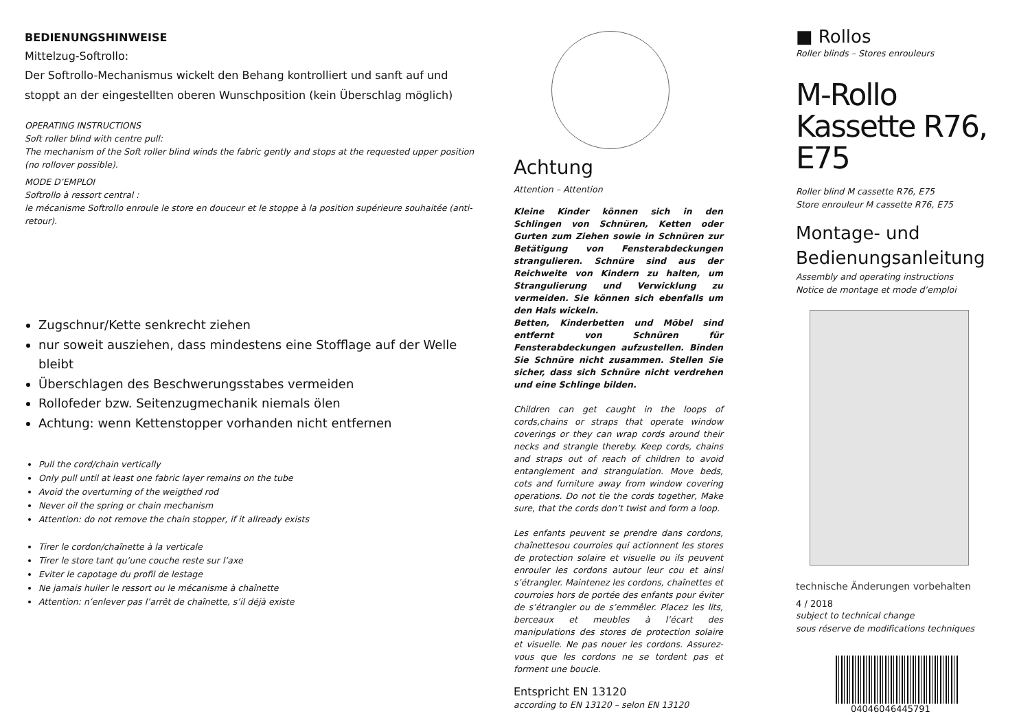BEDIENUNGSHINWEISE
Mittelzug-Softrollo:
Der Softrollo-Mechanismus wickelt den Behang kontrolliert und sanft auf und stoppt an der eingestellten oberen Wunschposition (kein Überschlag möglich)
OPERATING INSTRUCTIONS
Soft roller blind with centre pull:
The mechanism of the Soft roller blind winds the fabric gently and stops at the requested upper position (no rollover possible).
MODE D’EMPLOI
Softrollo à ressort central :
le mécanisme Softrollo enroule le store en douceur et le stoppe à la position supérieure souhaitée (anti-retour).
Zugschnur/Kette senkrecht ziehen
nur soweit ausziehen, dass mindestens eine Stofflage auf der Welle bleibt
Überschlagen des Beschwerungsstabes vermeiden
Rollofeder bzw. Seitenzugmechanik niemals ölen
Achtung: wenn Kettenstopper vorhanden nicht entfernen
Pull the cord/chain vertically
Only pull until at least one fabric layer remains on the tube
Avoid the overturning of the weigthed rod
Never oil the spring or chain mechanism
Attention: do not remove the chain stopper, if it allready exists
Tirer le cordon/chaînette à la verticale
Tirer le store tant qu’une couche reste sur l’axe
Eviter le capotage du profil de lestage
Ne jamais huiler le ressort ou le mécanisme à chaînette
Attention: n’enlever pas l’arrêt de chaînette, s’il déjà existe
Achtung
Attention – Attention
Kleine Kinder können sich in den Schlingen von Schnüren, Ketten oder Gurten zum Ziehen sowie in Schnüren zur Betätigung von Fensterabdeckungen strangulieren. Schnüre sind aus der Reichweite von Kindern zu halten, um Strangulierung und Verwicklung zu vermeiden. Sie können sich ebenfalls um den Hals wickeln.
Betten, Kinderbetten und Möbel sind entfernt von Schnüren für Fensterabdeckungen aufzustellen. Binden Sie Schnüre nicht zusammen. Stellen Sie sicher, dass sich Schnüre nicht verdrehen und eine Schlinge bilden.
Children can get caught in the loops of cords,chains or straps that operate window coverings or they can wrap cords around their necks and strangle thereby. Keep cords, chains and straps out of reach of children to avoid entanglement and strangulation. Move beds, cots and furniture away from window covering operations. Do not tie the cords together, Make sure, that the cords don’t twist and form a loop.
Les enfants peuvent se prendre dans cordons, chaînettesou courroies qui actionnent les stores de protection solaire et visuelle ou ils peuvent enrouler les cordons autour leur cou et ainsi s’étrangler. Maintenez les cordons, chaînettes et courroies hors de portée des enfants pour éviter de s’étrangler ou de s’emmêler. Placez les lits, berceaux et meubles à l’écart des manipulations des stores de protection solaire et visuelle. Ne pas nouer les cordons. Assurez-vous que les cordons ne se tordent pas et forment une boucle.
Entspricht EN 13120
according to EN 13120 – selon EN 13120
■ Rollos
Roller blinds – Stores enrouleurs
M-Rollo
Kassette R76, E75
Roller blind M cassette R76, E75
Store enrouleur M cassette R76, E75
Montage- und Bedienungsanleitung
Assembly and operating instructions
Notice de montage et mode d’emploi
technische Änderungen vorbehalten
4 / 2018
subject to technical change
sous réserve de modifications techniques
04046046445791